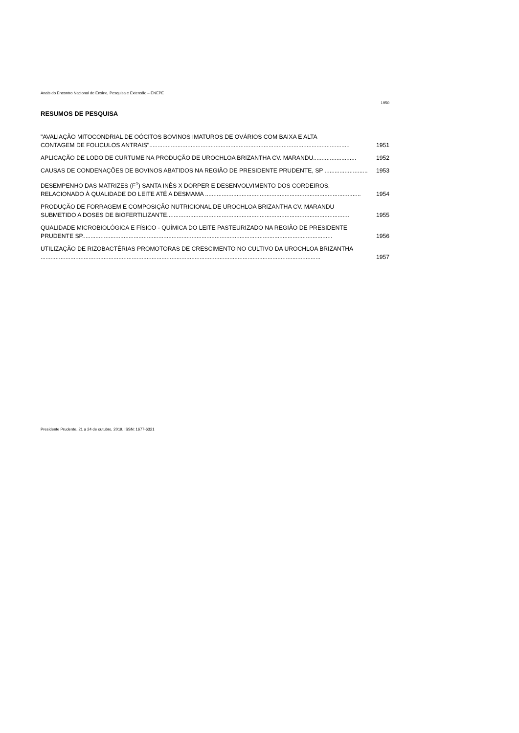Anais do Encontro Nacional de Ensino, Pesquisa e Extensão – ENEPE
1950
RESUMOS DE PESQUISA
"AVALIAÇÃO MITOCONDRIAL DE OÓCITOS BOVINOS IMATUROS DE OVÁRIOS COM BAIXA E ALTA
CONTAGEM DE FOLICULOS ANTRAIS"......................................................................................................................... 1951
APLICAÇÃO DE LODO DE CURTUME NA PRODUÇÃO DE UROCHLOA BRIZANTHA CV. MARANDU.......................... 1952
CAUSAS DE CONDENAÇÕES DE BOVINOS ABATIDOS NA REGIÃO DE PRESIDENTE PRUDENTE, SP .......................... 1953
DESEMPENHO DAS MATRIZES (F<sup>1</sup>) SANTA INÊS X DORPER E DESENVOLVIMENTO DOS CORDEIROS,
RELACIONADO À QUALIDADE DO LEITE ATÉ A DESMAMA .............................................................................................. 1954
PRODUÇÃO DE FORRAGEM E COMPOSIÇÃO NUTRICIONAL DE UROCHLOA BRIZANTHA CV. MARANDU
SUBMETIDO A DOSES DE BIOFERTILIZANTE.............................................................................................................. 1955
QUALIDADE MICROBIOLÓGICA E FÍSICO - QUÍMICA DO LEITE PASTEURIZADO NA REGIÃO DE PRESIDENTE
PRUDENTE SP....................................................................................................................................................... 1956
UTILIZAÇÃO DE RIZOBACTÉRIAS PROMOTORAS DE CRESCIMENTO NO CULTIVO DA UROCHLOA BRIZANTHA
......................................................................................................................................................................... 1957
Presidente Prudente, 21 a 24 de outubro, 2019. ISSN: 1677-6321